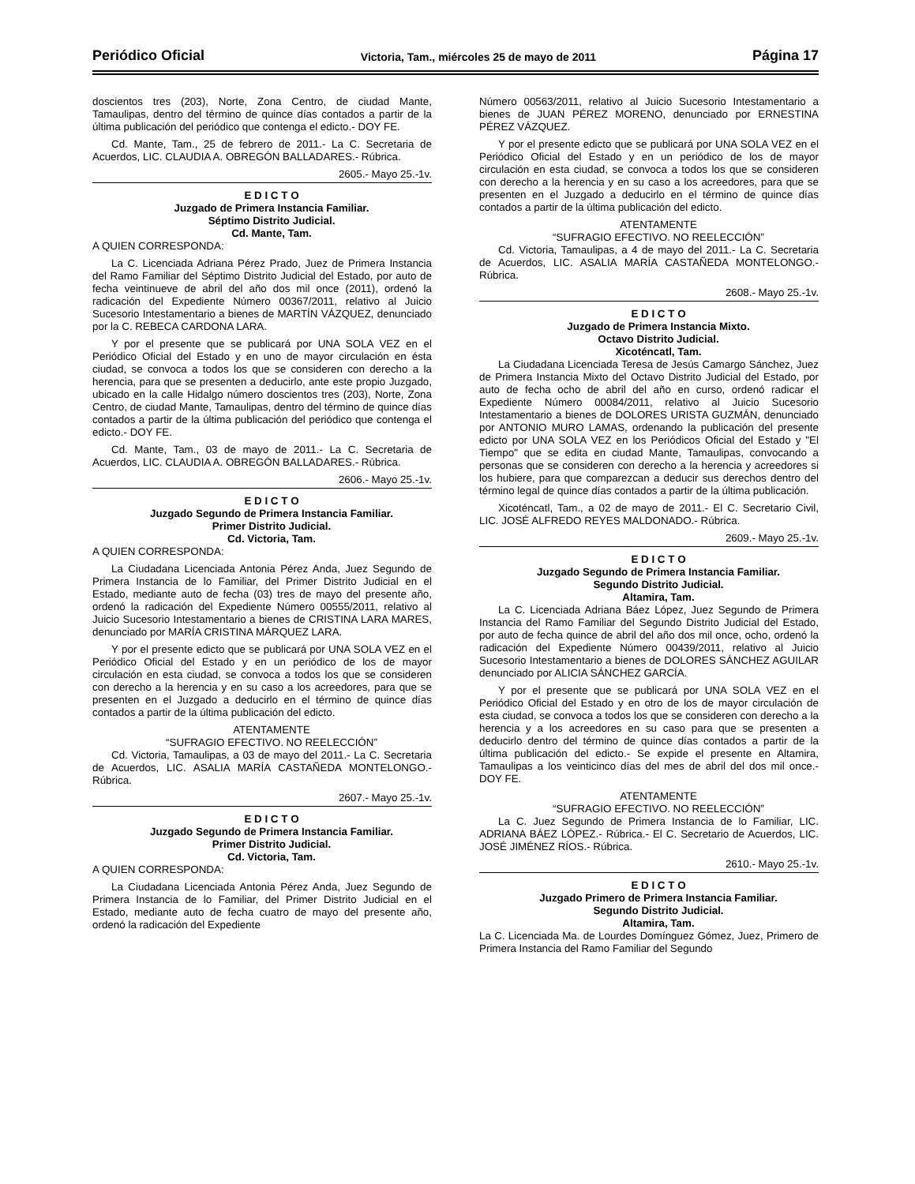Periódico Oficial Victoria, Tam., miércoles 25 de mayo de 2011 Página 17
doscientos tres (203), Norte, Zona Centro, de ciudad Mante, Tamaulipas, dentro del término de quince días contados a partir de la última publicación del periódico que contenga el edicto.- DOY FE.
Cd. Mante, Tam., 25 de febrero de 2011.- La C. Secretaria de Acuerdos, LIC. CLAUDIA A. OBREGÓN BALLADARES.- Rúbrica.
2605.- Mayo 25.-1v.
E D I C T O
Juzgado de Primera Instancia Familiar.
Séptimo Distrito Judicial.
Cd. Mante, Tam.
A QUIEN CORRESPONDA:
La C. Licenciada Adriana Pérez Prado, Juez de Primera Instancia del Ramo Familiar del Séptimo Distrito Judicial del Estado, por auto de fecha veintinueve de abril del año dos mil once (2011), ordenó la radicación del Expediente Número 00367/2011, relativo al Juicio Sucesorio Intestamentario a bienes de MARTÍN VÁZQUEZ, denunciado por la C. REBECA CARDONA LARA.
Y por el presente que se publicará por UNA SOLA VEZ en el Periódico Oficial del Estado y en uno de mayor circulación en ésta ciudad, se convoca a todos los que se consideren con derecho a la herencia, para que se presenten a deducirlo, ante este propio Juzgado, ubicado en la calle Hidalgo número doscientos tres (203), Norte, Zona Centro, de ciudad Mante, Tamaulipas, dentro del término de quince días contados a partir de la última publicación del periódico que contenga el edicto.- DOY FE.
Cd. Mante, Tam., 03 de mayo de 2011.- La C. Secretaria de Acuerdos, LIC. CLAUDIA A. OBREGÓN BALLADARES.- Rúbrica.
2606.- Mayo 25.-1v.
E D I C T O
Juzgado Segundo de Primera Instancia Familiar.
Primer Distrito Judicial.
Cd. Victoria, Tam.
A QUIEN CORRESPONDA:
La Ciudadana Licenciada Antonia Pérez Anda, Juez Segundo de Primera Instancia de lo Familiar, del Primer Distrito Judicial en el Estado, mediante auto de fecha (03) tres de mayo del presente año, ordenó la radicación del Expediente Número 00555/2011, relativo al Juicio Sucesorio Intestamentario a bienes de CRISTINA LARA MARES, denunciado por MARÍA CRISTINA MÁRQUEZ LARA.
Y por el presente edicto que se publicará por UNA SOLA VEZ en el Periódico Oficial del Estado y en un periódico de los de mayor circulación en esta ciudad, se convoca a todos los que se consideren con derecho a la herencia y en su caso a los acreedores, para que se presenten en el Juzgado a deducirlo en el término de quince días contados a partir de la última publicación del edicto.
ATENTAMENTE
“SUFRAGIO EFECTIVO. NO REELECCIÓN”
Cd. Victoria, Tamaulipas, a 03 de mayo del 2011.- La C. Secretaria de Acuerdos, LIC. ASALIA MARÍA CASTAÑEDA MONTELONGO.- Rúbrica.
2607.- Mayo 25.-1v.
E D I C T O
Juzgado Segundo de Primera Instancia Familiar.
Primer Distrito Judicial.
Cd. Victoria, Tam.
A QUIEN CORRESPONDA:
La Ciudadana Licenciada Antonia Pérez Anda, Juez Segundo de Primera Instancia de lo Familiar, del Primer Distrito Judicial en el Estado, mediante auto de fecha cuatro de mayo del presente año, ordenó la radicación del Expediente
Número 00563/2011, relativo al Juicio Sucesorio Intestamentario a bienes de JUAN PÉREZ MORENO, denunciado por ERNESTINA PÉREZ VÁZQUEZ.
Y por el presente edicto que se publicará por UNA SOLA VEZ en el Periódico Oficial del Estado y en un periódico de los de mayor circulación en esta ciudad, se convoca a todos los que se consideren con derecho a la herencia y en su caso a los acreedores, para que se presenten en el Juzgado a deducirlo en el término de quince días contados a partir de la última publicación del edicto.
ATENTAMENTE
“SUFRAGIO EFECTIVO. NO REELECCIÓN”
Cd. Victoria, Tamaulipas, a 4 de mayo del 2011.- La C. Secretaria de Acuerdos, LIC. ASALIA MARÍA CASTAÑEDA MONTELONGO.- Rúbrica.
2608.- Mayo 25.-1v.
E D I C T O
Juzgado de Primera Instancia Mixto.
Octavo Distrito Judicial.
Xicoténcatl, Tam.
La Ciudadana Licenciada Teresa de Jesús Camargo Sánchez, Juez de Primera Instancia Mixto del Octavo Distrito Judicial del Estado, por auto de fecha ocho de abril del año en curso, ordenó radicar el Expediente Número 00084/2011, relativo al Juicio Sucesorio Intestamentario a bienes de DOLORES URISTA GUZMÁN, denunciado por ANTONIO MURO LAMAS, ordenando la publicación del presente edicto por UNA SOLA VEZ en los Periódicos Oficial del Estado y "El Tiempo" que se edita en ciudad Mante, Tamaulipas, convocando a personas que se consideren con derecho a la herencia y acreedores si los hubiere, para que comparezcan a deducir sus derechos dentro del término legal de quince días contados a partir de la última publicación.
Xicoténcatl, Tam., a 02 de mayo de 2011.- El C. Secretario Civil, LIC. JOSÉ ALFREDO REYES MALDONADO.- Rúbrica.
2609.- Mayo 25.-1v.
E D I C T O
Juzgado Segundo de Primera Instancia Familiar.
Segundo Distrito Judicial.
Altamira, Tam.
La C. Licenciada Adriana Báez López, Juez Segundo de Primera Instancia del Ramo Familiar del Segundo Distrito Judicial del Estado, por auto de fecha quince de abril del año dos mil once, ocho, ordenó la radicación del Expediente Número 00439/2011, relativo al Juicio Sucesorio Intestamentario a bienes de DOLORES SÁNCHEZ AGUILAR denunciado por ALICIA SÁNCHEZ GARCÍA.
Y por el presente que se publicará por UNA SOLA VEZ en el Periódico Oficial del Estado y en otro de los de mayor circulación de esta ciudad, se convoca a todos los que se consideren con derecho a la herencia y a los acreedores en su caso para que se presenten a deducirlo dentro del término de quince días contados a partir de la última publicación del edicto.- Se expide el presente en Altamira, Tamaulipas a los veinticinco días del mes de abril del dos mil once.- DOY FE.
ATENTAMENTE
“SUFRAGIO EFECTIVO. NO REELECCIÓN”
La C. Juez Segundo de Primera Instancia de lo Familiar, LIC. ADRIANA BÁEZ LÓPEZ.- Rúbrica.- El C. Secretario de Acuerdos, LIC. JOSÉ JIMÉNEZ RÍOS.- Rúbrica.
2610.- Mayo 25.-1v.
E D I C T O
Juzgado Primero de Primera Instancia Familiar.
Segundo Distrito Judicial.
Altamira, Tam.
La C. Licenciada Ma. de Lourdes Domínguez Gómez, Juez, Primero de Primera Instancia del Ramo Familiar del Segundo